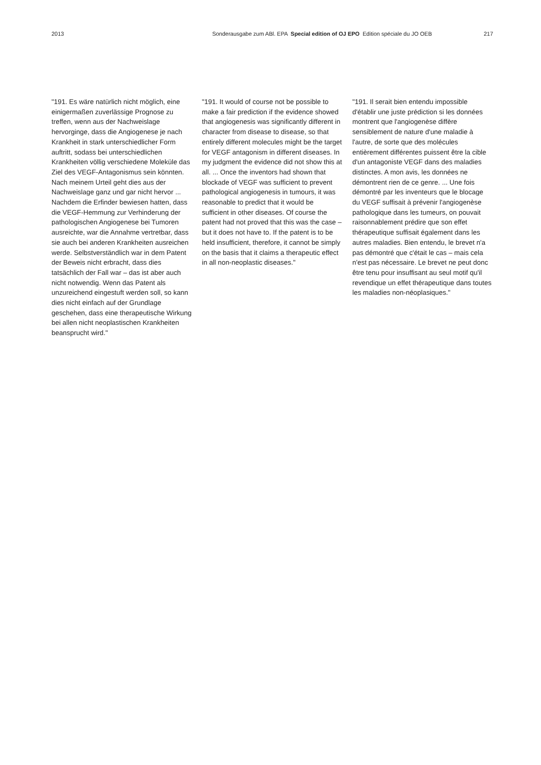2013 Sonderausgabe zum ABl. EPA Special edition of OJ EPO Edition spéciale du JO OEB 217
"191. Es wäre natürlich nicht möglich, eine einigermaßen zuverlässige Prognose zu treffen, wenn aus der Nachweislage hervorginge, dass die Angiogenese je nach Krankheit in stark unterschiedlicher Form auftritt, sodass bei unterschiedlichen Krankheiten völlig verschiedene Moleküle das Ziel des VEGF-Antagonismus sein könnten. Nach meinem Urteil geht dies aus der Nachweislage ganz und gar nicht hervor ... Nachdem die Erfinder bewiesen hatten, dass die VEGF-Hemmung zur Verhinderung der pathologischen Angiogenese bei Tumoren ausreichte, war die Annahme vertretbar, dass sie auch bei anderen Krankheiten ausreichen werde. Selbstverständlich war in dem Patent der Beweis nicht erbracht, dass dies tatsächlich der Fall war – das ist aber auch nicht notwendig. Wenn das Patent als unzureichend eingestuft werden soll, so kann dies nicht einfach auf der Grundlage geschehen, dass eine therapeutische Wirkung bei allen nicht neoplastischen Krankheiten beansprucht wird."
"191. It would of course not be possible to make a fair prediction if the evidence showed that angiogenesis was significantly different in character from disease to disease, so that entirely different molecules might be the target for VEGF antagonism in different diseases. In my judgment the evidence did not show this at all. ... Once the inventors had shown that blockade of VEGF was sufficient to prevent pathological angiogenesis in tumours, it was reasonable to predict that it would be sufficient in other diseases. Of course the patent had not proved that this was the case – but it does not have to. If the patent is to be held insufficient, therefore, it cannot be simply on the basis that it claims a therapeutic effect in all non-neoplastic diseases."
"191. Il serait bien entendu impossible d'établir une juste prédiction si les données montrent que l'angiogenèse diffère sensiblement de nature d'une maladie à l'autre, de sorte que des molécules entièrement différentes puissent être la cible d'un antagoniste VEGF dans des maladies distinctes. A mon avis, les données ne démontrent rien de ce genre. ... Une fois démontré par les inventeurs que le blocage du VEGF suffisait à prévenir l'angiogenèse pathologique dans les tumeurs, on pouvait raisonnablement prédire que son effet thérapeutique suffisait également dans les autres maladies. Bien entendu, le brevet n'a pas démontré que c'était le cas – mais cela n'est pas nécessaire. Le brevet ne peut donc être tenu pour insuffisant au seul motif qu'il revendique un effet thérapeutique dans toutes les maladies non-néoplasiques."